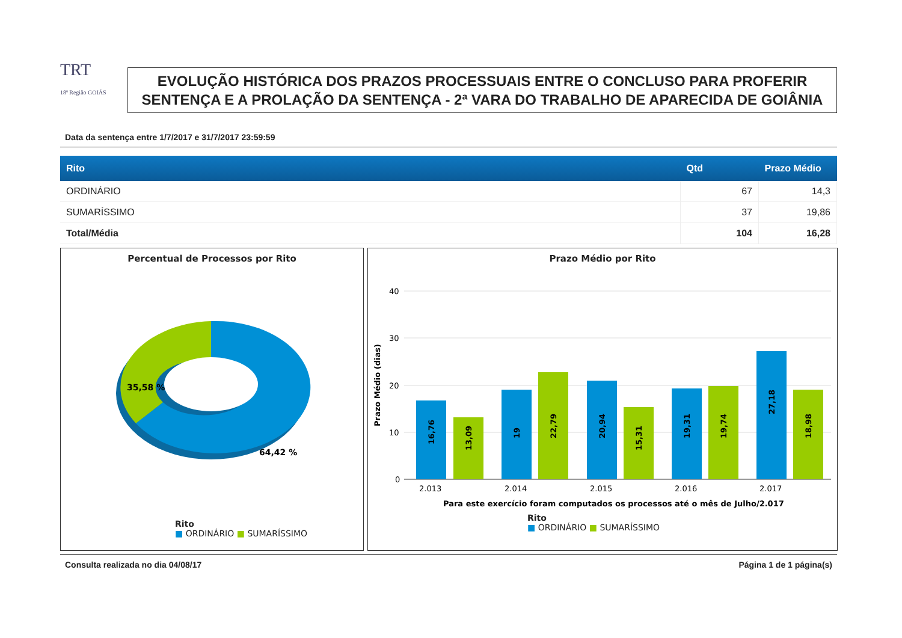TRT
18ª Região GOIÁS
EVOLUÇÃO HISTÓRICA DOS PRAZOS PROCESSUAIS ENTRE O CONCLUSO PARA PROFERIR SENTENÇA E A PROLAÇÃO DA SENTENÇA - 2ª VARA DO TRABALHO DE APARECIDA DE GOIÂNIA
Data da sentença entre 1/7/2017 e 31/7/2017 23:59:59
| Rito | Qtd | Prazo Médio |
| --- | --- | --- |
| ORDINÁRIO | 67 | 14,3 |
| SUMARÍSSIMO | 37 | 19,86 |
| Total/Média | 104 | 16,28 |
Percentual de Processos por Rito
35,58 %
64,42 %
Rito
■ ORDINÁRIO ■ SUMARÍSSIMO
Prazo Médio por Rito
40
30
20
10
0
2.013
2.014
2.015
2.016
2.017
Para este exercício foram computados os processos até o mês de Julho/2.017
Prazo Médio (dias)
16,76
13,09
19
22,79
20,94
15,31
19,31
19,74
27,18
18,98
Rito
■ ORDINÁRIO ■ SUMARÍSSIMO
Consulta realizada no dia 04/08/17 Página 1 de 1 página(s)